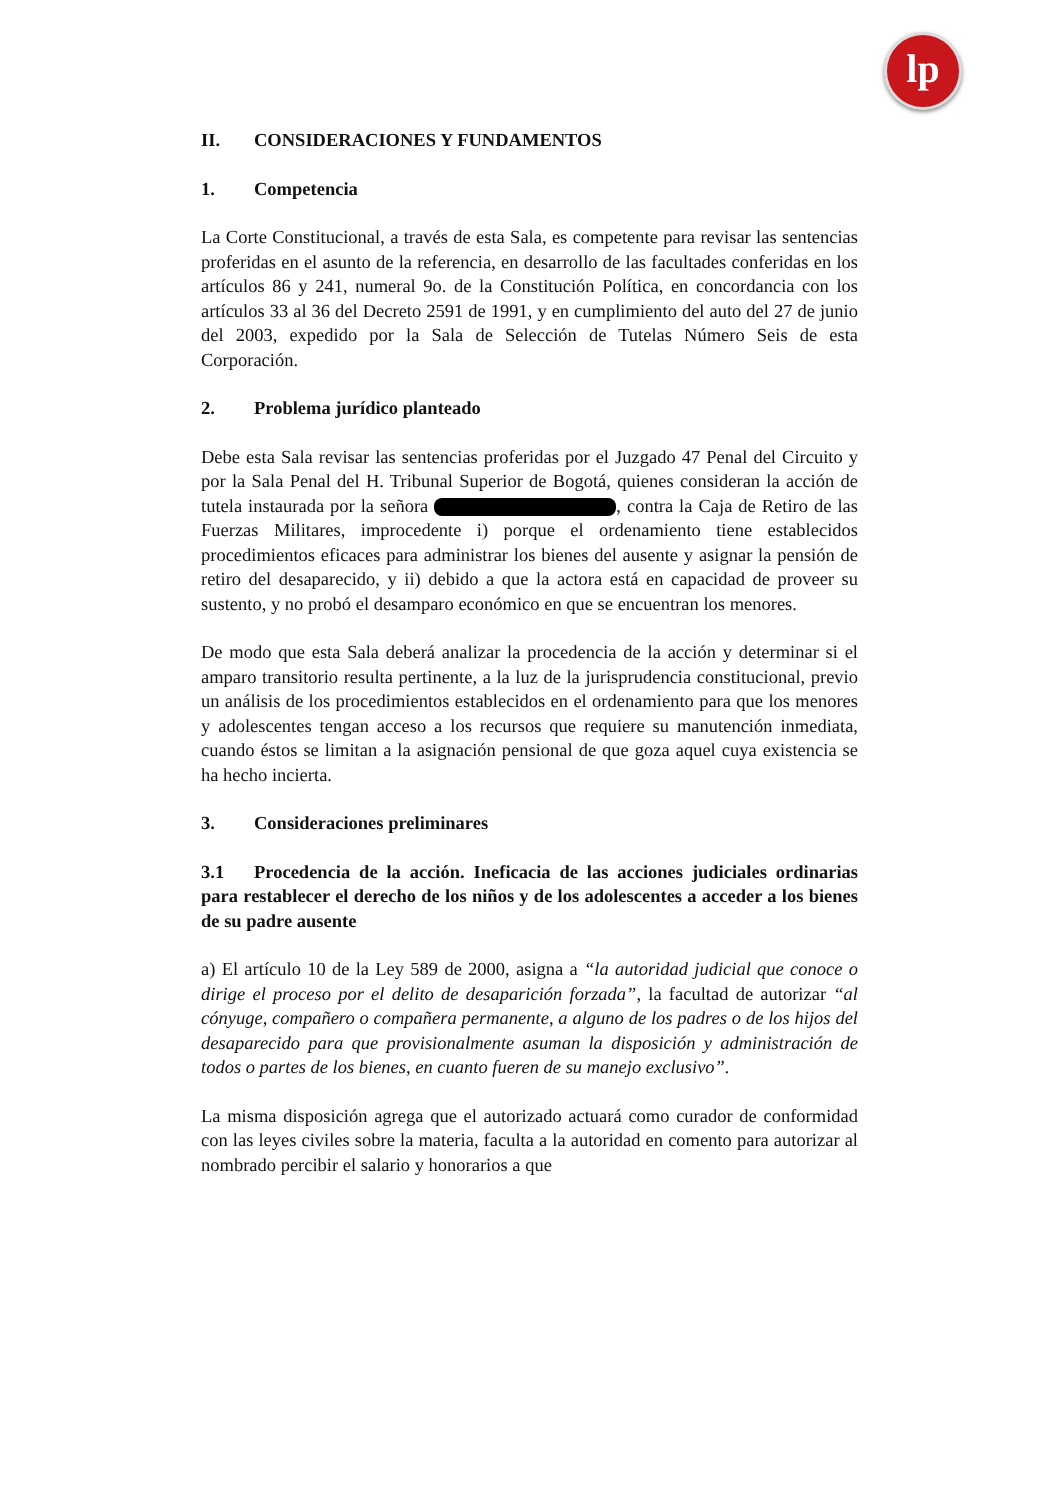lp
II. CONSIDERACIONES Y FUNDAMENTOS
1. Competencia
La Corte Constitucional, a través de esta Sala, es competente para revisar las sentencias proferidas en el asunto de la referencia, en desarrollo de las facultades conferidas en los artículos 86 y 241, numeral 9o. de la Constitución Política, en concordancia con los artículos 33 al 36 del Decreto 2591 de 1991, y en cumplimiento del auto del 27 de junio del 2003, expedido por la Sala de Selección de Tutelas Número Seis de esta Corporación.
2. Problema jurídico planteado
Debe esta Sala revisar las sentencias proferidas por el Juzgado 47 Penal del Circuito y por la Sala Penal del H. Tribunal Superior de Bogotá, quienes consideran la acción de tutela instaurada por la señora , contra la Caja de Retiro de las Fuerzas Militares, improcedente i) porque el ordenamiento tiene establecidos procedimientos eficaces para administrar los bienes del ausente y asignar la pensión de retiro del desaparecido, y ii) debido a que la actora está en capacidad de proveer su sustento, y no probó el desamparo económico en que se encuentran los menores.
De modo que esta Sala deberá analizar la procedencia de la acción y determinar si el amparo transitorio resulta pertinente, a la luz de la jurisprudencia constitucional, previo un análisis de los procedimientos establecidos en el ordenamiento para que los menores y adolescentes tengan acceso a los recursos que requiere su manutención inmediata, cuando éstos se limitan a la asignación pensional de que goza aquel cuya existencia se ha hecho incierta.
3. Consideraciones preliminares
3.1 Procedencia de la acción. Ineficacia de las acciones judiciales ordinarias para restablecer el derecho de los niños y de los adolescentes a acceder a los bienes de su padre ausente
a) El artículo 10 de la Ley 589 de 2000, asigna a “la autoridad judicial que conoce o dirige el proceso por el delito de desaparición forzada”, la facultad de autorizar “al cónyuge, compañero o compañera permanente, a alguno de los padres o de los hijos del desaparecido para que provisionalmente asuman la disposición y administración de todos o partes de los bienes, en cuanto fueren de su manejo exclusivo”.
La misma disposición agrega que el autorizado actuará como curador de conformidad con las leyes civiles sobre la materia, faculta a la autoridad en comento para autorizar al nombrado percibir el salario y honorarios a que